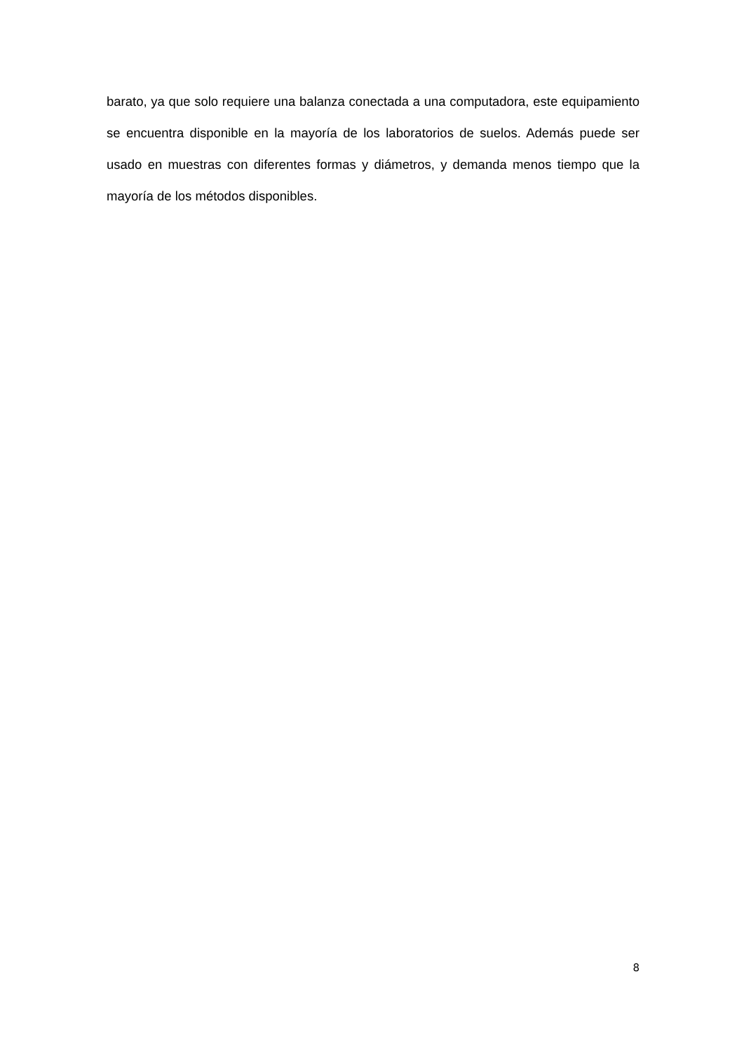barato, ya que solo requiere una balanza conectada a una computadora, este equipamiento se encuentra disponible en la mayoría de los laboratorios de suelos. Además puede ser usado en muestras con diferentes formas y diámetros, y demanda menos tiempo que la mayoría de los métodos disponibles.
8